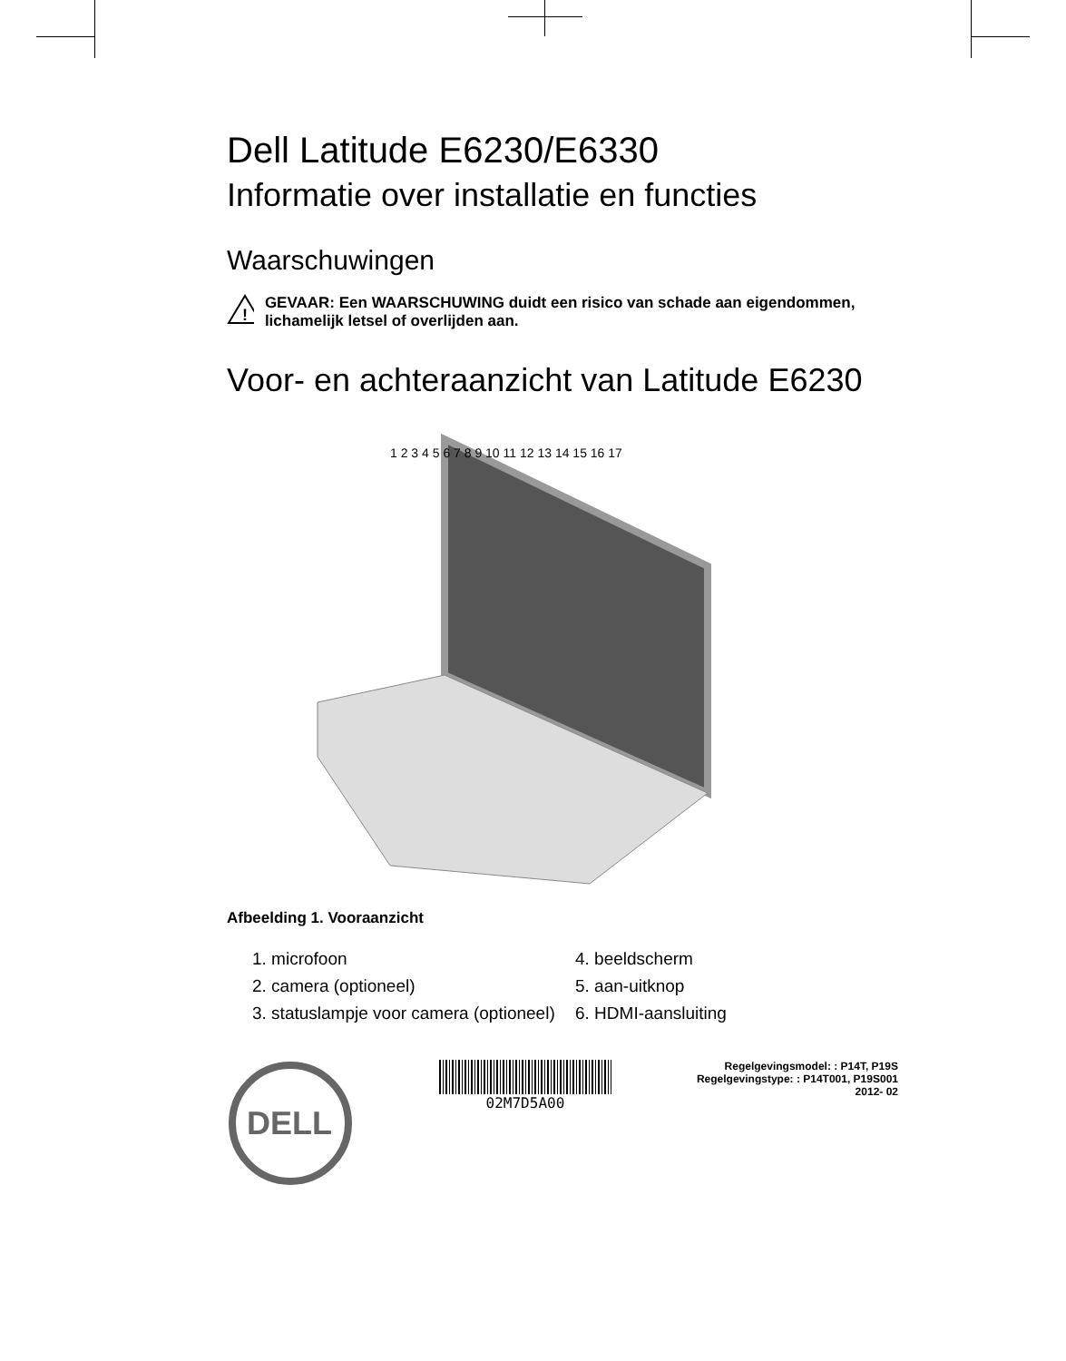Dell Latitude E6230/E6330
Informatie over installatie en functies
Waarschuwingen
!
GEVAAR: Een WAARSCHUWING duidt een risico van schade aan eigendommen, lichamelijk letsel of overlijden aan.
Voor- en achteraanzicht van Latitude E6230
1 2 3 4 5 6 7 8 9 10 11 12 13 14 15 16 17
Afbeelding 1. Vooraanzicht
1. microfoon
4. beeldscherm
2. camera (optioneel)
5. aan-uitknop
3. statuslampje voor camera (optioneel)
6. HDMI-aansluiting
DELL
02M7D5A00
Regelgevingsmodel: : P14T, P19S
Regelgevingstype: : P14T001, P19S001
2012- 02